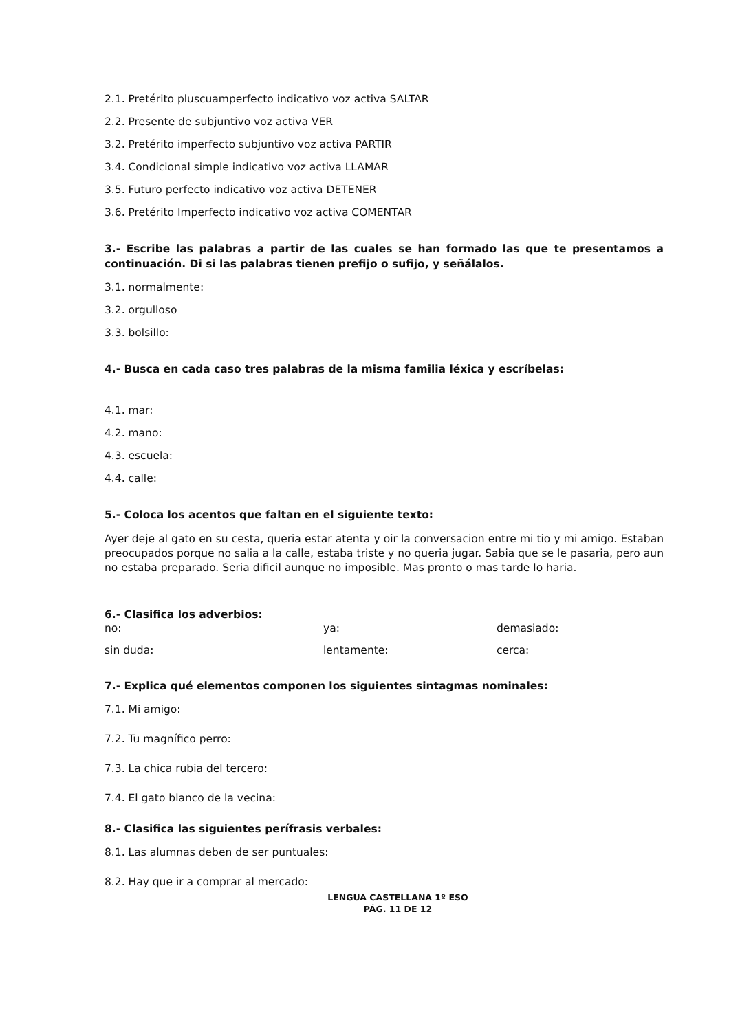2.1. Pretérito pluscuamperfecto indicativo voz activa SALTAR
2.2. Presente de subjuntivo voz activa VER
3.2. Pretérito imperfecto subjuntivo voz activa PARTIR
3.4. Condicional simple indicativo voz activa LLAMAR
3.5. Futuro perfecto indicativo voz activa DETENER
3.6. Pretérito Imperfecto indicativo voz activa COMENTAR
3.- Escribe las palabras a partir de las cuales se han formado las que te presentamos a continuación. Di si las palabras tienen prefijo o sufijo, y señálalos.
3.1. normalmente:
3.2. orgulloso
3.3. bolsillo:
4.- Busca en cada caso tres palabras de la misma familia léxica y escríbelas:
4.1. mar:
4.2. mano:
4.3. escuela:
4.4. calle:
5.- Coloca los acentos que faltan en el siguiente texto:
Ayer deje al gato en su cesta, queria estar atenta y oir la conversacion entre mi tio y mi amigo. Estaban preocupados porque no salia a la calle, estaba triste y no queria jugar. Sabia que se le pasaria, pero aun no estaba preparado. Seria dificil aunque no imposible. Mas pronto o mas tarde lo haria.
6.- Clasifica los adverbios:
no: ya: demasiado:
sin duda: lentamente: cerca:
7.- Explica qué elementos componen los siguientes sintagmas nominales:
7.1. Mi amigo:
7.2. Tu magnífico perro:
7.3. La chica rubia del tercero:
7.4. El gato blanco de la vecina:
8.- Clasifica las siguientes perífrasis verbales:
8.1. Las alumnas deben de ser puntuales:
8.2. Hay que ir a comprar al mercado:
LENGUA CASTELLANA 1º ESO
PÁG. 11 DE 12